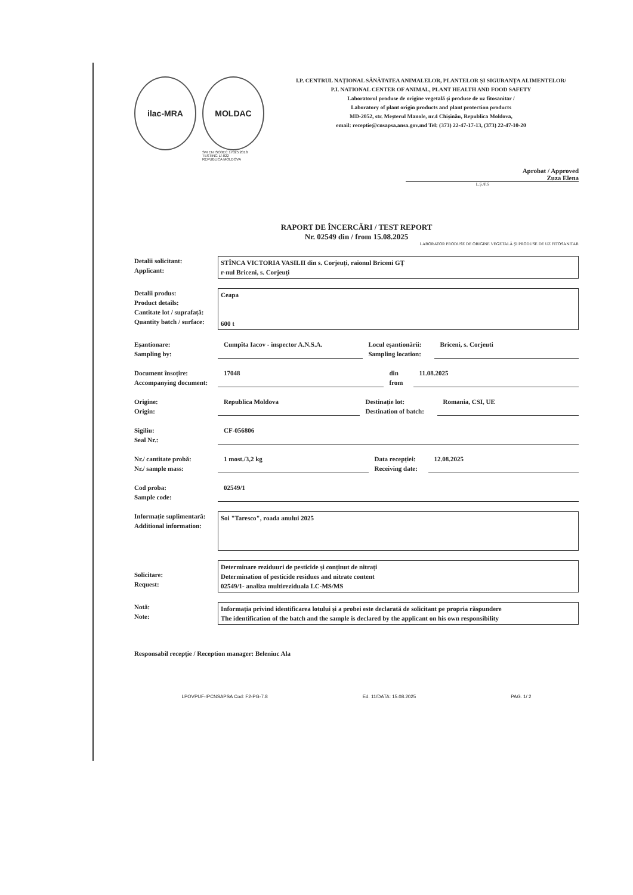ilac-MRA MOLDAC
SM EN ISO/IEC 17025:2018
TESTING LÎ-022
REPUBLICA MOLDOVA
I.P. CENTRUL NAȚIONAL SĂNĂTATEA ANIMALELOR, PLANTELOR ȘI SIGURANȚA ALIMENTELOR/
P.I. NATIONAL CENTER OF ANIMAL, PLANT HEALTH AND FOOD SAFETY
Laboratorul produse de origine vegetală și produse de uz fitosanitar /
Laboratory of plant origin products and plant protection products
MD-2052, str. Meșterul Manole, nr.4 Chișinău, Republica Moldova,
email: receptie@cnsapsa.ansa.gov.md Tel: (373) 22-47-17-13, (373) 22-47-10-20
Aprobat / Approved
Zuza Elena
L.Ș./P.S
RAPORT DE ÎNCERCĂRI / TEST REPORT
Nr. 02549 din / from 15.08.2025
LABORATOR PRODUSE DE ORIGINE VEGETALĂ ȘI PRODUSE DE UZ FITOSANITAR
Detalii solicitant:
Applicant:
STÎNCA VICTORIA VASILII din s. Corjeuți, raionul Briceni GȚ
r-nul Briceni, s. Corjeuți
Detalii produs:
Product details:
Cantitate lot / suprafață:
Quantity batch / surface:
Ceapa
600 t
Eșantionare:
Sampling by:
Cumpîta Iacov - inspector A.N.S.A.
Locul eșantionării:
Sampling location:
Briceni, s. Corjeuti
Document însoțire:
Accompanying document:
17048 din
from
11.08.2025
Origine:
Origin:
Republica Moldova Destinație lot:
Destination of batch:
Romania, CSI, UE
Sigiliu:
Seal Nr.:
CF-056806
Nr./ cantitate probă:
Nr./ sample mass:
1 most./3,2 kg Data recepției:
Receiving date:
12.08.2025
Cod proba:
Sample code:
02549/1
Informație suplimentară:
Additional information:
Soi "Taresco", roada anului 2025
Solicitare:
Request:
Determinare reziduuri de pesticide și conținut de nitrați
Determination of pesticide residues and nitrate content
02549/1- analiza multireziduala LC-MS/MS
Notă:
Note:
Informația privind identificarea lotului și a probei este declarată de solicitant pe propria răspundere
The identification of the batch and the sample is declared by the applicant on his own responsibility
Responsabil recepție / Reception manager: Beleniuc Ala
LPOVPUF-IPCNSAPSA Cod: F2-PG-7.8 Ed. 11/DATA: 15.08.2025 PAG. 1/ 2